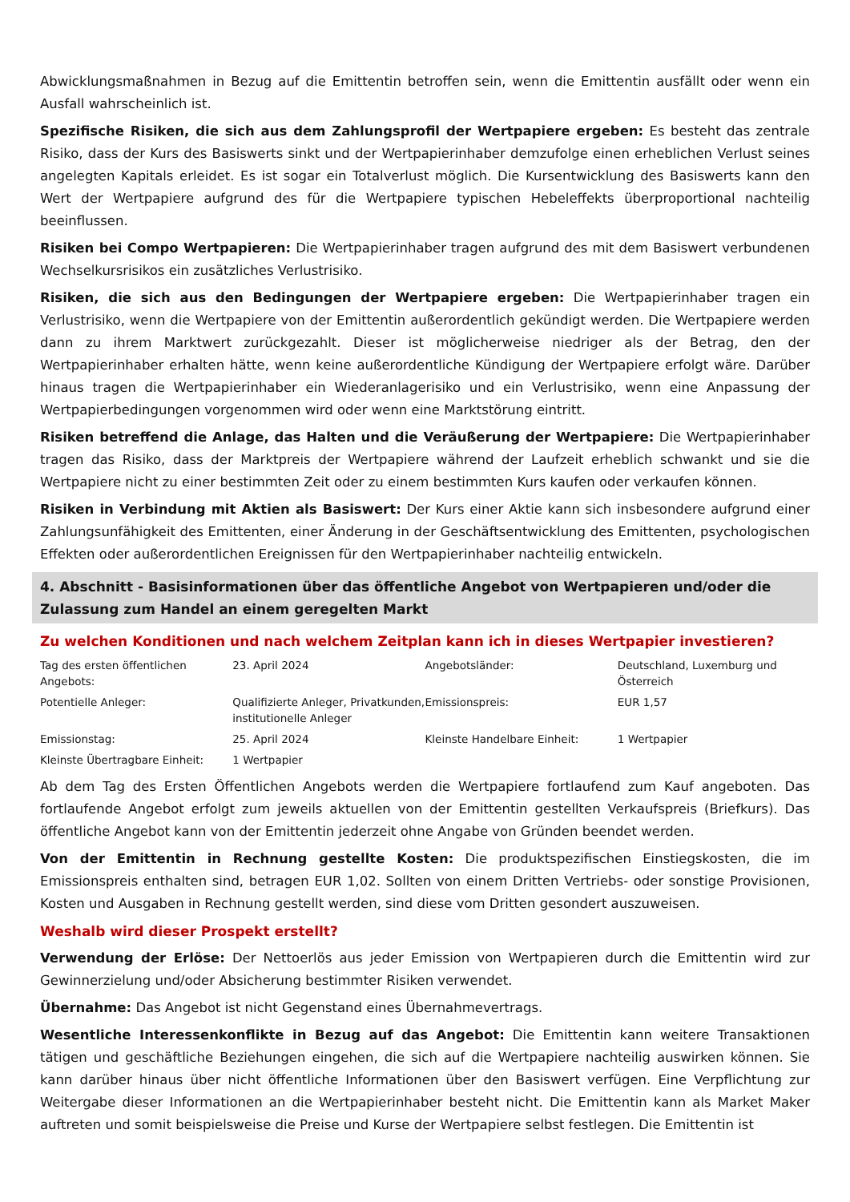Abwicklungsmaßnahmen in Bezug auf die Emittentin betroffen sein, wenn die Emittentin ausfällt oder wenn ein Ausfall wahrscheinlich ist.
Spezifische Risiken, die sich aus dem Zahlungsprofil der Wertpapiere ergeben: Es besteht das zentrale Risiko, dass der Kurs des Basiswerts sinkt und der Wertpapierinhaber demzufolge einen erheblichen Verlust seines angelegten Kapitals erleidet. Es ist sogar ein Totalverlust möglich. Die Kursentwicklung des Basiswerts kann den Wert der Wertpapiere aufgrund des für die Wertpapiere typischen Hebeleffekts überproportional nachteilig beeinflussen.
Risiken bei Compo Wertpapieren: Die Wertpapierinhaber tragen aufgrund des mit dem Basiswert verbundenen Wechselkursrisikos ein zusätzliches Verlustrisiko.
Risiken, die sich aus den Bedingungen der Wertpapiere ergeben: Die Wertpapierinhaber tragen ein Verlustrisiko, wenn die Wertpapiere von der Emittentin außerordentlich gekündigt werden. Die Wertpapiere werden dann zu ihrem Marktwert zurückgezahlt. Dieser ist möglicherweise niedriger als der Betrag, den der Wertpapierinhaber erhalten hätte, wenn keine außerordentliche Kündigung der Wertpapiere erfolgt wäre. Darüber hinaus tragen die Wertpapierinhaber ein Wiederanlagerisiko und ein Verlustrisiko, wenn eine Anpassung der Wertpapierbedingungen vorgenommen wird oder wenn eine Marktstörung eintritt.
Risiken betreffend die Anlage, das Halten und die Veräußerung der Wertpapiere: Die Wertpapierinhaber tragen das Risiko, dass der Marktpreis der Wertpapiere während der Laufzeit erheblich schwankt und sie die Wertpapiere nicht zu einer bestimmten Zeit oder zu einem bestimmten Kurs kaufen oder verkaufen können.
Risiken in Verbindung mit Aktien als Basiswert: Der Kurs einer Aktie kann sich insbesondere aufgrund einer Zahlungsunfähigkeit des Emittenten, einer Änderung in der Geschäftsentwicklung des Emittenten, psychologischen Effekten oder außerordentlichen Ereignissen für den Wertpapierinhaber nachteilig entwickeln.
4. Abschnitt - Basisinformationen über das öffentliche Angebot von Wertpapieren und/oder die Zulassung zum Handel an einem geregelten Markt
Zu welchen Konditionen und nach welchem Zeitplan kann ich in dieses Wertpapier investieren?
| Tag des ersten öffentlichen Angebots: | 23. April 2024 | Angebotsländer: | Deutschland, Luxemburg und Österreich |
| Potentielle Anleger: | Qualifizierte Anleger, Privatkunden, institutionelle Anleger | Emissionspreis: | EUR 1,57 |
| Emissionstag: | 25. April 2024 | Kleinste Handelbare Einheit: | 1 Wertpapier |
| Kleinste Übertragbare Einheit: | 1 Wertpapier | | |
Ab dem Tag des Ersten Öffentlichen Angebots werden die Wertpapiere fortlaufend zum Kauf angeboten. Das fortlaufende Angebot erfolgt zum jeweils aktuellen von der Emittentin gestellten Verkaufspreis (Briefkurs). Das öffentliche Angebot kann von der Emittentin jederzeit ohne Angabe von Gründen beendet werden.
Von der Emittentin in Rechnung gestellte Kosten: Die produktspezifischen Einstiegskosten, die im Emissionspreis enthalten sind, betragen EUR 1,02. Sollten von einem Dritten Vertriebs- oder sonstige Provisionen, Kosten und Ausgaben in Rechnung gestellt werden, sind diese vom Dritten gesondert auszuweisen.
Weshalb wird dieser Prospekt erstellt?
Verwendung der Erlöse: Der Nettoerlös aus jeder Emission von Wertpapieren durch die Emittentin wird zur Gewinnerzielung und/oder Absicherung bestimmter Risiken verwendet.
Übernahme: Das Angebot ist nicht Gegenstand eines Übernahmevertrags.
Wesentliche Interessenkonflikte in Bezug auf das Angebot: Die Emittentin kann weitere Transaktionen tätigen und geschäftliche Beziehungen eingehen, die sich auf die Wertpapiere nachteilig auswirken können. Sie kann darüber hinaus über nicht öffentliche Informationen über den Basiswert verfügen. Eine Verpflichtung zur Weitergabe dieser Informationen an die Wertpapierinhaber besteht nicht. Die Emittentin kann als Market Maker auftreten und somit beispielsweise die Preise und Kurse der Wertpapiere selbst festlegen. Die Emittentin ist